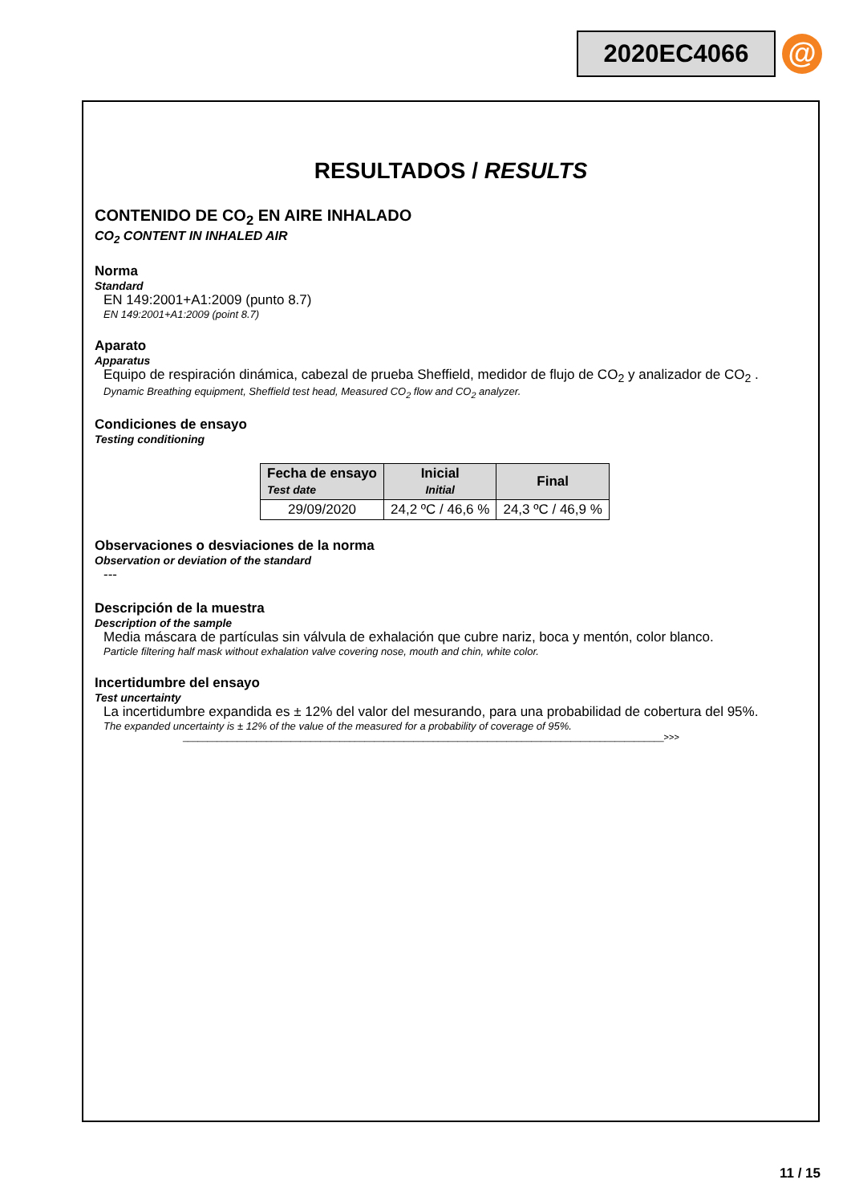2020EC4066
@
RESULTADOS / RESULTS
CONTENIDO DE CO<sub>2</sub> EN AIRE INHALADO
CO<sub>2</sub> CONTENT IN INHALED AIR
Norma
Standard
EN 149:2001+A1:2009 (punto 8.7)
EN 149:2001+A1:2009 (point 8.7)
Aparato
Apparatus
Equipo de respiración dinámica, cabezal de prueba Sheffield, medidor de flujo de CO<sub>2</sub> y analizador de CO<sub>2</sub> .
Dynamic Breathing equipment, Sheffield test head, Measured CO<sub>2</sub> flow and CO<sub>2</sub> analyzer.
Condiciones de ensayo
Testing conditioning
| Fecha de ensayo Test date | Inicial Initial | Final |
| --- | --- | --- |
| 29/09/2020 | 24,2 ºC / 46,6 % | 24,3 ºC / 46,9 % |
Observaciones o desviaciones de la norma
Observation or deviation of the standard
---
Descripción de la muestra
Description of the sample
Media máscara de partículas sin válvula de exhalación que cubre nariz, boca y mentón, color blanco.
Particle filtering half mask without exhalation valve covering nose, mouth and chin, white color.
Incertidumbre del ensayo
Test uncertainty
La incertidumbre expandida es ± 12% del valor del mesurando, para una probabilidad de cobertura del 95%.
The expanded uncertainty is ± 12% of the value of the measured for a probability of coverage of 95%.
__________________________________________________________________________________________________>>>
11 / 15